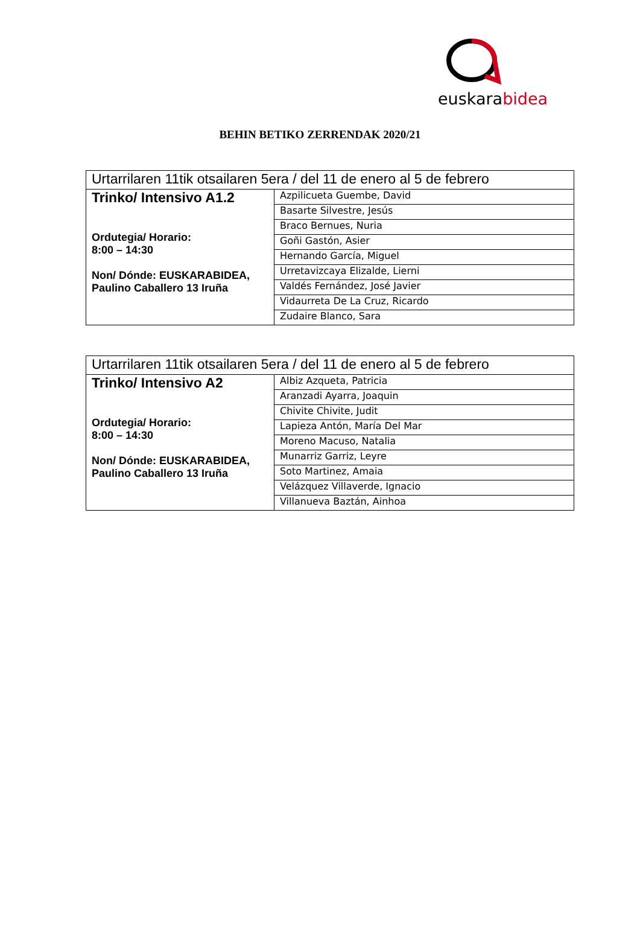euskarabidea
BEHIN BETIKO ZERRENDAK 2020/21
| Urtarrilaren 11tik otsailaren 5era / del 11 de enero al 5 de febrero | |
| Trinko/ Intensivo A1.2 Ordutegia/ Horario: 8:00 – 14:30 Non/ Dónde: EUSKARABIDEA, Paulino Caballero 13 Iruña | Azpilicueta Guembe, David |
| | Basarte Silvestre, Jesús |
| | Braco Bernues, Nuria |
| | Goñi Gastón, Asier |
| | Hernando García, Miguel |
| | Urretavizcaya Elizalde, Lierni |
| | Valdés Fernández, José Javier |
| | Vidaurreta De La Cruz, Ricardo |
| | Zudaire Blanco, Sara |
| Urtarrilaren 11tik otsailaren 5era / del 11 de enero al 5 de febrero | |
| Trinko/ Intensivo A2 Ordutegia/ Horario: 8:00 – 14:30 Non/ Dónde: EUSKARABIDEA, Paulino Caballero 13 Iruña | Albiz Azqueta, Patricia |
| | Aranzadi Ayarra, Joaquin |
| | Chivite Chivite, Judit |
| | Lapieza Antón, María Del Mar |
| | Moreno Macuso, Natalia |
| | Munarriz Garriz, Leyre |
| | Soto Martinez, Amaia |
| | Velázquez Villaverde, Ignacio |
| | Villanueva Baztán, Ainhoa |